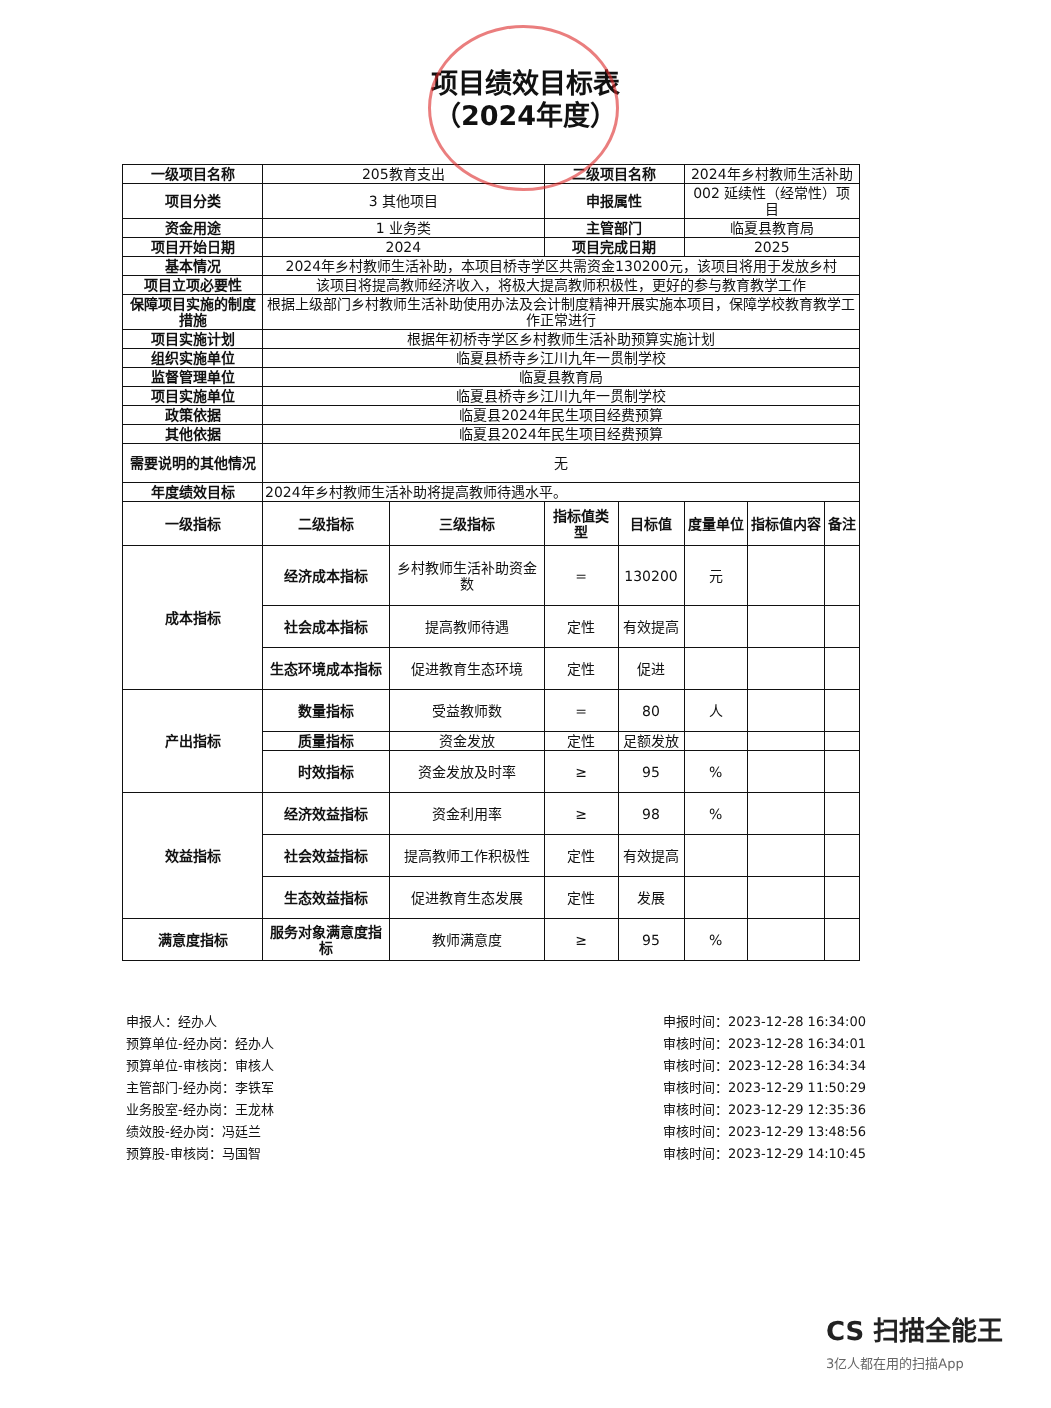项目绩效目标表
（2024年度）
| 一级项目名称 | 205教育支出 | | 二级项目名称 | | 2024年乡村教师生活补助 | | |
| 项目分类 | 3 其他项目 | | 申报属性 | | 002 延续性（经常性）项目 | | |
| 资金用途 | 1 业务类 | | 主管部门 | | 临夏县教育局 | | |
| 项目开始日期 | 2024 | | 项目完成日期 | | 2025 | | |
| 基本情况 | 2024年乡村教师生活补助，本项目桥寺学区共需资金130200元，该项目将用于发放乡村 | | | | | | |
| 项目立项必要性 | 该项目将提高教师经济收入，将极大提高教师积极性，更好的参与教育教学工作 | | | | | | |
| 保障项目实施的制度措施 | 根据上级部门乡村教师生活补助使用办法及会计制度精神开展实施本项目，保障学校教育教学工作正常进行 | | | | | | |
| 项目实施计划 | 根据年初桥寺学区乡村教师生活补助预算实施计划 | | | | | | |
| 组织实施单位 | 临夏县桥寺乡江川九年一贯制学校 | | | | | | |
| 监督管理单位 | 临夏县教育局 | | | | | | |
| 项目实施单位 | 临夏县桥寺乡江川九年一贯制学校 | | | | | | |
| 政策依据 | 临夏县2024年民生项目经费预算 | | | | | | |
| 其他依据 | 临夏县2024年民生项目经费预算 | | | | | | |
| 需要说明的其他情况 | 无 | | | | | | |
| 年度绩效目标 | 2024年乡村教师生活补助将提高教师待遇水平。 | | | | | | |
| 一级指标 | 二级指标 | 三级指标 | 指标值类型 | 目标值 | 度量单位 | 指标值内容 | 备注 |
| 成本指标 | 经济成本指标 | 乡村教师生活补助资金数 | = | 130200 | 元 | | |
| | 社会成本指标 | 提高教师待遇 | 定性 | 有效提高 | | | |
| | 生态环境成本指标 | 促进教育生态环境 | 定性 | 促进 | | | |
| 产出指标 | 数量指标 | 受益教师数 | = | 80 | 人 | | |
| | 质量指标 | 资金发放 | 定性 | 足额发放 | | | |
| | 时效指标 | 资金发放及时率 | ≥ | 95 | % | | |
| 效益指标 | 经济效益指标 | 资金利用率 | ≥ | 98 | % | | |
| | 社会效益指标 | 提高教师工作积极性 | 定性 | 有效提高 | | | |
| | 生态效益指标 | 促进教育生态发展 | 定性 | 发展 | | | |
| 满意度指标 | 服务对象满意度指标 | 教师满意度 | ≥ | 95 | % | | |
申报人：经办人
预算单位-经办岗：经办人
预算单位-审核岗：审核人
主管部门-经办岗：李铁军
业务股室-经办岗：王龙林
绩效股-经办岗：冯廷兰
预算股-审核岗：马国智
申报时间：2023-12-28 16:34:00
审核时间：2023-12-28 16:34:01
审核时间：2023-12-28 16:34:34
审核时间：2023-12-29 11:50:29
审核时间：2023-12-29 12:35:36
审核时间：2023-12-29 13:48:56
审核时间：2023-12-29 14:10:45
CS 扫描全能王
3亿人都在用的扫描App